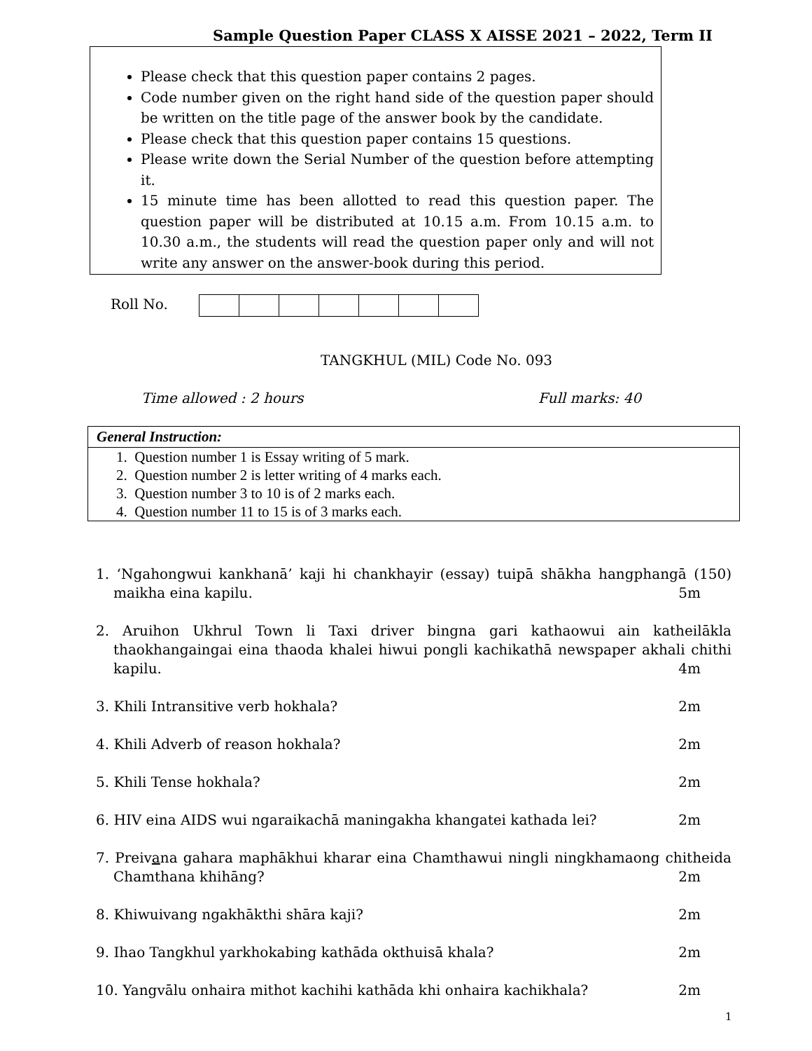Sample Question Paper CLASS X AISSE 2021 – 2022, Term II
Please check that this question paper contains 2 pages.
Code number given on the right hand side of the question paper should be written on the title page of the answer book by the candidate.
Please check that this question paper contains 15 questions.
Please write down the Serial Number of the question before attempting it.
15 minute time has been allotted to read this question paper. The question paper will be distributed at 10.15 a.m. From 10.15 a.m. to 10.30 a.m., the students will read the question paper only and will not write any answer on the answer-book during this period.
Roll No.
TANGKHUL (MIL) Code No. 093
Time allowed : 2 hours Full marks: 40
| General Instruction: |
| --- |
| 1. Question number 1 is Essay writing of 5 mark. |
| 2. Question number 2 is letter writing of 4 marks each. |
| 3. Question number 3 to 10 is of 2 marks each. |
| 4. Question number 11 to 15 is of 3 marks each. |
1. ‘Ngahongwui kankhanā’ kaji hi chankhayir (essay) tuipā shākha hangphangā (150) maikha eina kapilu. 5m
2. Aruihon Ukhrul Town li Taxi driver bingna gari kathaowui ain katheilākla thaokhangaingai eina thaoda khalei hiwui pongli kachikathā newspaper akhali chithi kapilu. 4m
3. Khili Intransitive verb hokhala? 2m
4. Khili Adverb of reason hokhala? 2m
5. Khili Tense hokhala? 2m
6. HIV eina AIDS wui ngaraikachā maningakha khangatei kathada lei? 2m
7. Preivana gahara maphākhui kharar eina Chamthawui ningli ningkhamaong chitheida Chamthana khihāng? 2m
8. Khiwuivang ngakhākthi shāra kaji? 2m
9. Ihao Tangkhul yarkhokabing kathāda okthuisā khala? 2m
10. Yangvālu onhaira mithot kachihi kathāda khi onhaira kachikhala? 2m
1